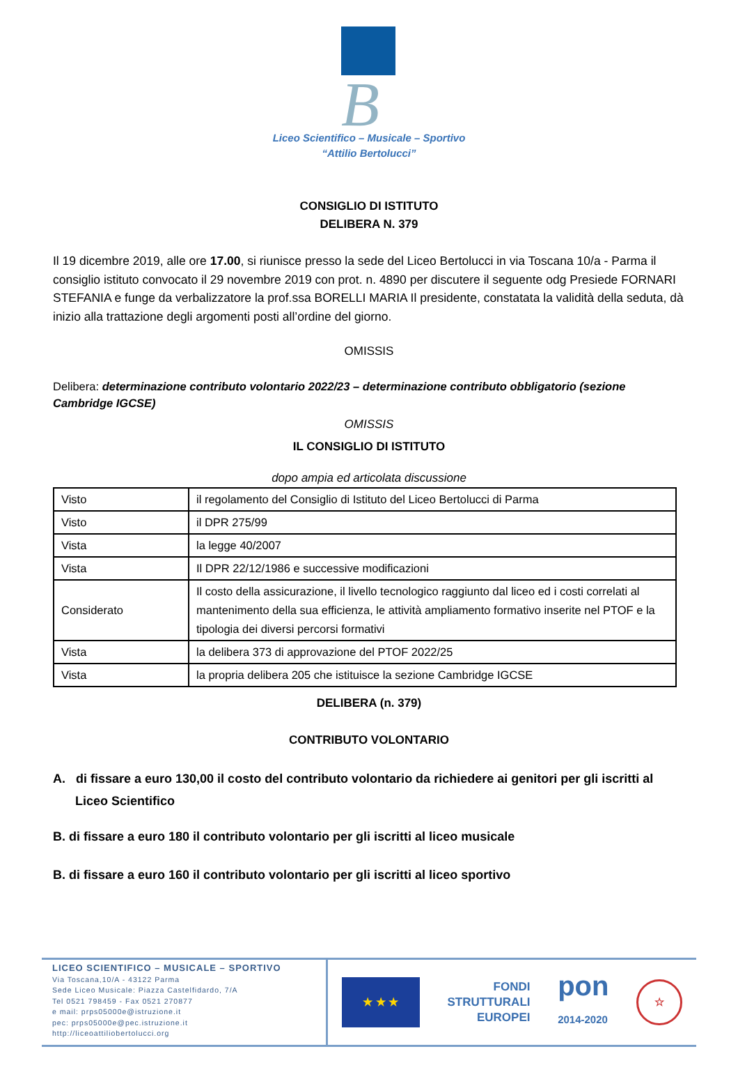B
Liceo Scientifico – Musicale – Sportivo
“Attilio Bertolucci”
CONSIGLIO DI ISTITUTO
DELIBERA N. 379
Il 19 dicembre 2019, alle ore 17.00, si riunisce presso la sede del Liceo Bertolucci in via Toscana 10/a - Parma il consiglio istituto convocato il 29 novembre 2019 con prot. n. 4890 per discutere il seguente odg Presiede FORNARI STEFANIA e funge da verbalizzatore la prof.ssa BORELLI MARIA Il presidente, constatata la validità della seduta, dà inizio alla trattazione degli argomenti posti all’ordine del giorno.
OMISSIS
Delibera: determinazione contributo volontario 2022/23 – determinazione contributo obbligatorio (sezione Cambridge IGCSE)
OMISSIS
IL CONSIGLIO DI ISTITUTO
dopo ampia ed articolata discussione
| Visto | il regolamento del Consiglio di Istituto del Liceo Bertolucci di Parma |
| Visto | il DPR 275/99 |
| Vista | la legge 40/2007 |
| Vista | Il DPR 22/12/1986 e successive modificazioni |
| Considerato | Il costo della assicurazione, il livello tecnologico raggiunto dal liceo ed i costi correlati al mantenimento della sua efficienza, le attività ampliamento formativo inserite nel PTOF e la tipologia dei diversi percorsi formativi |
| Vista | la delibera 373 di approvazione del PTOF 2022/25 |
| Vista | la propria delibera 205 che istituisce la sezione Cambridge IGCSE |
DELIBERA (n. 379)
CONTRIBUTO VOLONTARIO
A. di fissare a euro 130,00 il costo del contributo volontario da richiedere ai genitori per gli iscritti al Liceo Scientifico
B. di fissare a euro 180 il contributo volontario per gli iscritti al liceo musicale
B. di fissare a euro 160 il contributo volontario per gli iscritti al liceo sportivo
LICEO SCIENTIFICO – MUSICALE – SPORTIVO
Via Toscana,10/A - 43122 Parma
Sede Liceo Musicale: Piazza Castelfidardo, 7/A
Tel 0521 798459 - Fax 0521 270877
e mail: prps05000e@istruzione.it
pec: prps05000e@pec.istruzione.it
http://liceoattiliobertolucci.org
★ ★ ★
FONDI
STRUTTURALI
EUROPEI
pon
2014-2020
☆